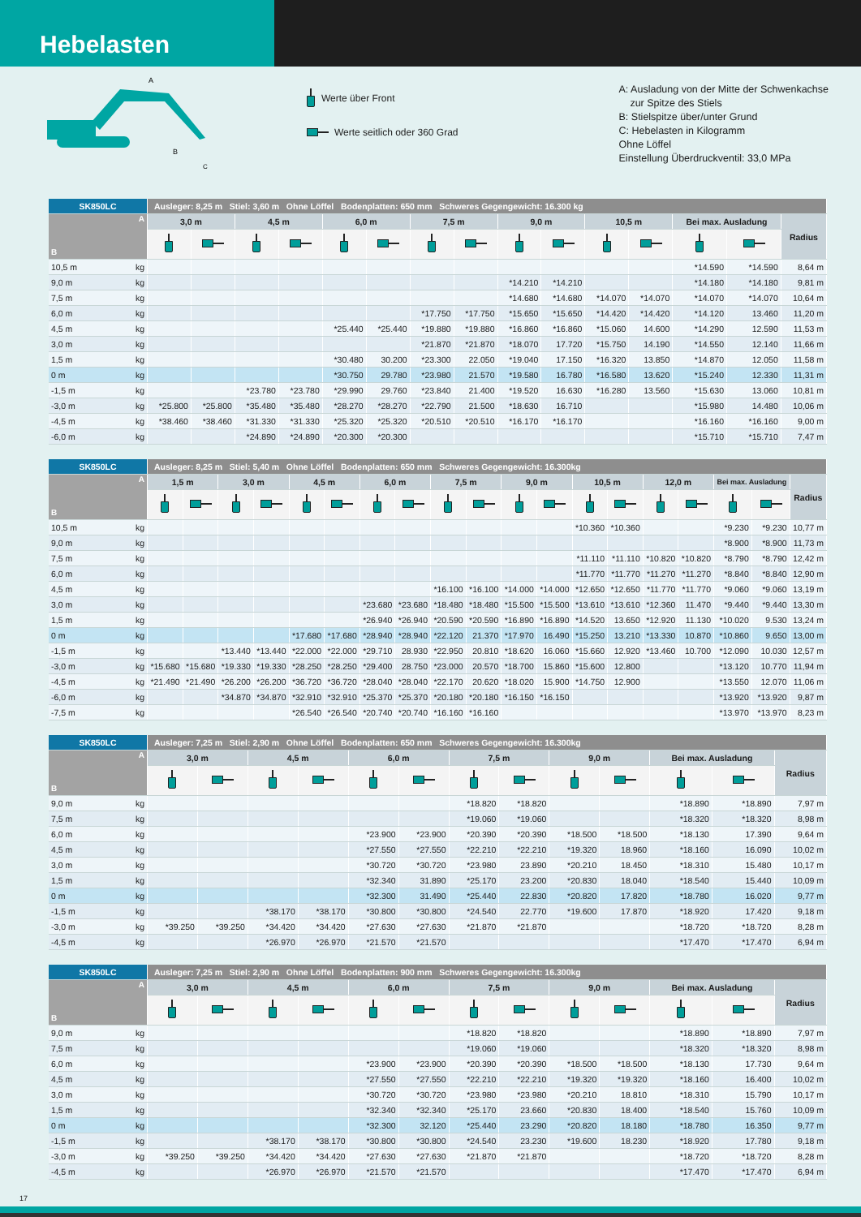Hebelasten
A
B
C
Werte über Front
Werte seitlich oder 360 Grad
A: Ausladung von der Mitte der Schwenkachse
zur Spitze des Stiels
B: Stielspitze über/unter Grund
C: Hebelasten in Kilogramm
Ohne Löffel
Einstellung Überdruckventil: 33,0 MPa
| SK850LC | Ausleger: 8,25 m Stiel: 3,60 m Ohne Löffel Bodenplatten: 650 mm Schweres Gegengewicht: 16.300 kg | | | | | | | | | | | | | | |
| --- | --- | --- | --- | --- | --- | --- | --- | --- | --- | --- | --- | --- | --- | --- | --- |
| A B | 3,0 m | | 4,5 m | | 6,0 m | | 7,5 m | | 9,0 m | | 10,5 m | | Bei max. Ausladung | | Radius |
| 10,5 m kg | | | | | | | | | | | | | *14.590 | *14.590 | 8,64 m |
| 9,0 m kg | | | | | | | | | *14.210 | *14.210 | | | *14.180 | *14.180 | 9,81 m |
| 7,5 m kg | | | | | | | | | *14.680 | *14.680 | *14.070 | *14.070 | *14.070 | *14.070 | 10,64 m |
| 6,0 m kg | | | | | | | *17.750 | *17.750 | *15.650 | *15.650 | *14.420 | *14.420 | *14.120 | 13.460 | 11,20 m |
| 4,5 m kg | | | | | *25.440 | *25.440 | *19.880 | *19.880 | *16.860 | *16.860 | *15.060 | 14.600 | *14.290 | 12.590 | 11,53 m |
| 3,0 m kg | | | | | | | *21.870 | *21.870 | *18.070 | 17.720 | *15.750 | 14.190 | *14.550 | 12.140 | 11,66 m |
| 1,5 m kg | | | | | *30.480 | 30.200 | *23.300 | 22.050 | *19.040 | 17.150 | *16.320 | 13.850 | *14.870 | 12.050 | 11,58 m |
| 0 m kg | | | | | *30.750 | 29.780 | *23.980 | 21.570 | *19.580 | 16.780 | *16.580 | 13.620 | *15.240 | 12.330 | 11,31 m |
| -1,5 m kg | | | *23.780 | *23.780 | *29.990 | 29.760 | *23.840 | 21.400 | *19.520 | 16.630 | *16.280 | 13.560 | *15.630 | 13.060 | 10,81 m |
| -3,0 m kg | *25.800 | *25.800 | *35.480 | *35.480 | *28.270 | *28.270 | *22.790 | 21.500 | *18.630 | 16.710 | | | *15.980 | 14.480 | 10,06 m |
| -4,5 m kg | *38.460 | *38.460 | *31.330 | *31.330 | *25.320 | *25.320 | *20.510 | *20.510 | *16.170 | *16.170 | | | *16.160 | *16.160 | 9,00 m |
| -6,0 m kg | | | *24.890 | *24.890 | *20.300 | *20.300 | | | | | | | *15.710 | *15.710 | 7,47 m |
| SK850LC | Ausleger: 8,25 m Stiel: 5,40 m Ohne Löffel Bodenplatten: 650 mm Schweres Gegengewicht: 16.300kg | | | | | | | | | | | | | | | | | | |
| --- | --- | --- | --- | --- | --- | --- | --- | --- | --- | --- | --- | --- | --- | --- | --- | --- | --- | --- | --- |
| A B | 1,5 m | | 3,0 m | | 4,5 m | | 6,0 m | | 7,5 m | | 9,0 m | | 10,5 m | | 12,0 m | | Bei max. Ausladung | | Radius |
| 10,5 m kg | | | | | | | | | | | | | *10.360 | *10.360 | | | *9.230 | *9.230 | 10,77 m |
| 9,0 m kg | | | | | | | | | | | | | | | | | *8.900 | *8.900 | 11,73 m |
| 7,5 m kg | | | | | | | | | | | | | *11.110 | *11.110 | *10.820 | *10.820 | *8.790 | *8.790 | 12,42 m |
| 6,0 m kg | | | | | | | | | | | | | *11.770 | *11.770 | *11.270 | *11.270 | *8.840 | *8.840 | 12,90 m |
| 4,5 m kg | | | | | | | | | *16.100 | *16.100 | *14.000 | *14.000 | *12.650 | *12.650 | *11.770 | *11.770 | *9.060 | *9.060 | 13,19 m |
| 3,0 m kg | | | | | | | *23.680 | *23.680 | *18.480 | *18.480 | *15.500 | *15.500 | *13.610 | *13.610 | *12.360 | 11.470 | *9.440 | *9.440 | 13,30 m |
| 1,5 m kg | | | | | | | *26.940 | *26.940 | *20.590 | *20.590 | *16.890 | *16.890 | *14.520 | 13.650 | *12.920 | 11.130 | *10.020 | 9.530 | 13,24 m |
| 0 m kg | | | | | *17.680 | *17.680 | *28.940 | *28.940 | *22.120 | 21.370 | *17.970 | 16.490 | *15.250 | 13.210 | *13.330 | 10.870 | *10.860 | 9.650 | 13,00 m |
| -1,5 m kg | | | *13.440 | *13.440 | *22.000 | *22.000 | *29.710 | 28.930 | *22.950 | 20.810 | *18.620 | 16.060 | *15.660 | 12.920 | *13.460 | 10.700 | *12.090 | 10.030 | 12,57 m |
| -3,0 m kg | *15.680 | *15.680 | *19.330 | *19.330 | *28.250 | *28.250 | *29.400 | 28.750 | *23.000 | 20.570 | *18.700 | 15.860 | *15.600 | 12.800 | | | *13.120 | 10.770 | 11,94 m |
| -4,5 m kg | *21.490 | *21.490 | *26.200 | *26.200 | *36.720 | *36.720 | *28.040 | *28.040 | *22.170 | 20.620 | *18.020 | 15.900 | *14.750 | 12.900 | | | *13.550 | 12.070 | 11,06 m |
| -6,0 m kg | | | *34.870 | *34.870 | *32.910 | *32.910 | *25.370 | *25.370 | *20.180 | *20.180 | *16.150 | *16.150 | | | | | *13.920 | *13.920 | 9,87 m |
| -7,5 m kg | | | | | *26.540 | *26.540 | *20.740 | *20.740 | *16.160 | *16.160 | | | | | | | *13.970 | *13.970 | 8,23 m |
| SK850LC | Ausleger: 7,25 m Stiel: 2,90 m Ohne Löffel Bodenplatten: 650 mm Schweres Gegengewicht: 16.300kg | | | | | | | | | | | | |
| --- | --- | --- | --- | --- | --- | --- | --- | --- | --- | --- | --- | --- | --- |
| A B | 3,0 m | | 4,5 m | | 6,0 m | | 7,5 m | | 9,0 m | | Bei max. Ausladung | | Radius |
| 9,0 m kg | | | | | | | *18.820 | *18.820 | | | *18.890 | *18.890 | 7,97 m |
| 7,5 m kg | | | | | | | *19.060 | *19.060 | | | *18.320 | *18.320 | 8,98 m |
| 6,0 m kg | | | | | *23.900 | *23.900 | *20.390 | *20.390 | *18.500 | *18.500 | *18.130 | 17.390 | 9,64 m |
| 4,5 m kg | | | | | *27.550 | *27.550 | *22.210 | *22.210 | *19.320 | 18.960 | *18.160 | 16.090 | 10,02 m |
| 3,0 m kg | | | | | *30.720 | *30.720 | *23.980 | 23.890 | *20.210 | 18.450 | *18.310 | 15.480 | 10,17 m |
| 1,5 m kg | | | | | *32.340 | 31.890 | *25.170 | 23.200 | *20.830 | 18.040 | *18.540 | 15.440 | 10,09 m |
| 0 m kg | | | | | *32.300 | 31.490 | *25.440 | 22.830 | *20.820 | 17.820 | *18.780 | 16.020 | 9,77 m |
| -1,5 m kg | | | *38.170 | *38.170 | *30.800 | *30.800 | *24.540 | 22.770 | *19.600 | 17.870 | *18.920 | 17.420 | 9,18 m |
| -3,0 m kg | *39.250 | *39.250 | *34.420 | *34.420 | *27.630 | *27.630 | *21.870 | *21.870 | | | *18.720 | *18.720 | 8,28 m |
| -4,5 m kg | | | *26.970 | *26.970 | *21.570 | *21.570 | | | | | *17.470 | *17.470 | 6,94 m |
| SK850LC | Ausleger: 7,25 m Stiel: 2,90 m Ohne Löffel Bodenplatten: 900 mm Schweres Gegengewicht: 16.300kg | | | | | | | | | | | | |
| --- | --- | --- | --- | --- | --- | --- | --- | --- | --- | --- | --- | --- | --- |
| A B | 3,0 m | | 4,5 m | | 6,0 m | | 7,5 m | | 9,0 m | | Bei max. Ausladung | | Radius |
| 9,0 m kg | | | | | | | *18.820 | *18.820 | | | *18.890 | *18.890 | 7,97 m |
| 7,5 m kg | | | | | | | *19.060 | *19.060 | | | *18.320 | *18.320 | 8,98 m |
| 6,0 m kg | | | | | *23.900 | *23.900 | *20.390 | *20.390 | *18.500 | *18.500 | *18.130 | 17.730 | 9,64 m |
| 4,5 m kg | | | | | *27.550 | *27.550 | *22.210 | *22.210 | *19.320 | *19.320 | *18.160 | 16.400 | 10,02 m |
| 3,0 m kg | | | | | *30.720 | *30.720 | *23.980 | *23.980 | *20.210 | 18.810 | *18.310 | 15.790 | 10,17 m |
| 1,5 m kg | | | | | *32.340 | *32.340 | *25.170 | 23.660 | *20.830 | 18.400 | *18.540 | 15.760 | 10,09 m |
| 0 m kg | | | | | *32.300 | 32.120 | *25.440 | 23.290 | *20.820 | 18.180 | *18.780 | 16.350 | 9,77 m |
| -1,5 m kg | | | *38.170 | *38.170 | *30.800 | *30.800 | *24.540 | 23.230 | *19.600 | 18.230 | *18.920 | 17.780 | 9,18 m |
| -3,0 m kg | *39.250 | *39.250 | *34.420 | *34.420 | *27.630 | *27.630 | *21.870 | *21.870 | | | *18.720 | *18.720 | 8,28 m |
| -4,5 m kg | | | *26.970 | *26.970 | *21.570 | *21.570 | | | | | *17.470 | *17.470 | 6,94 m |
17